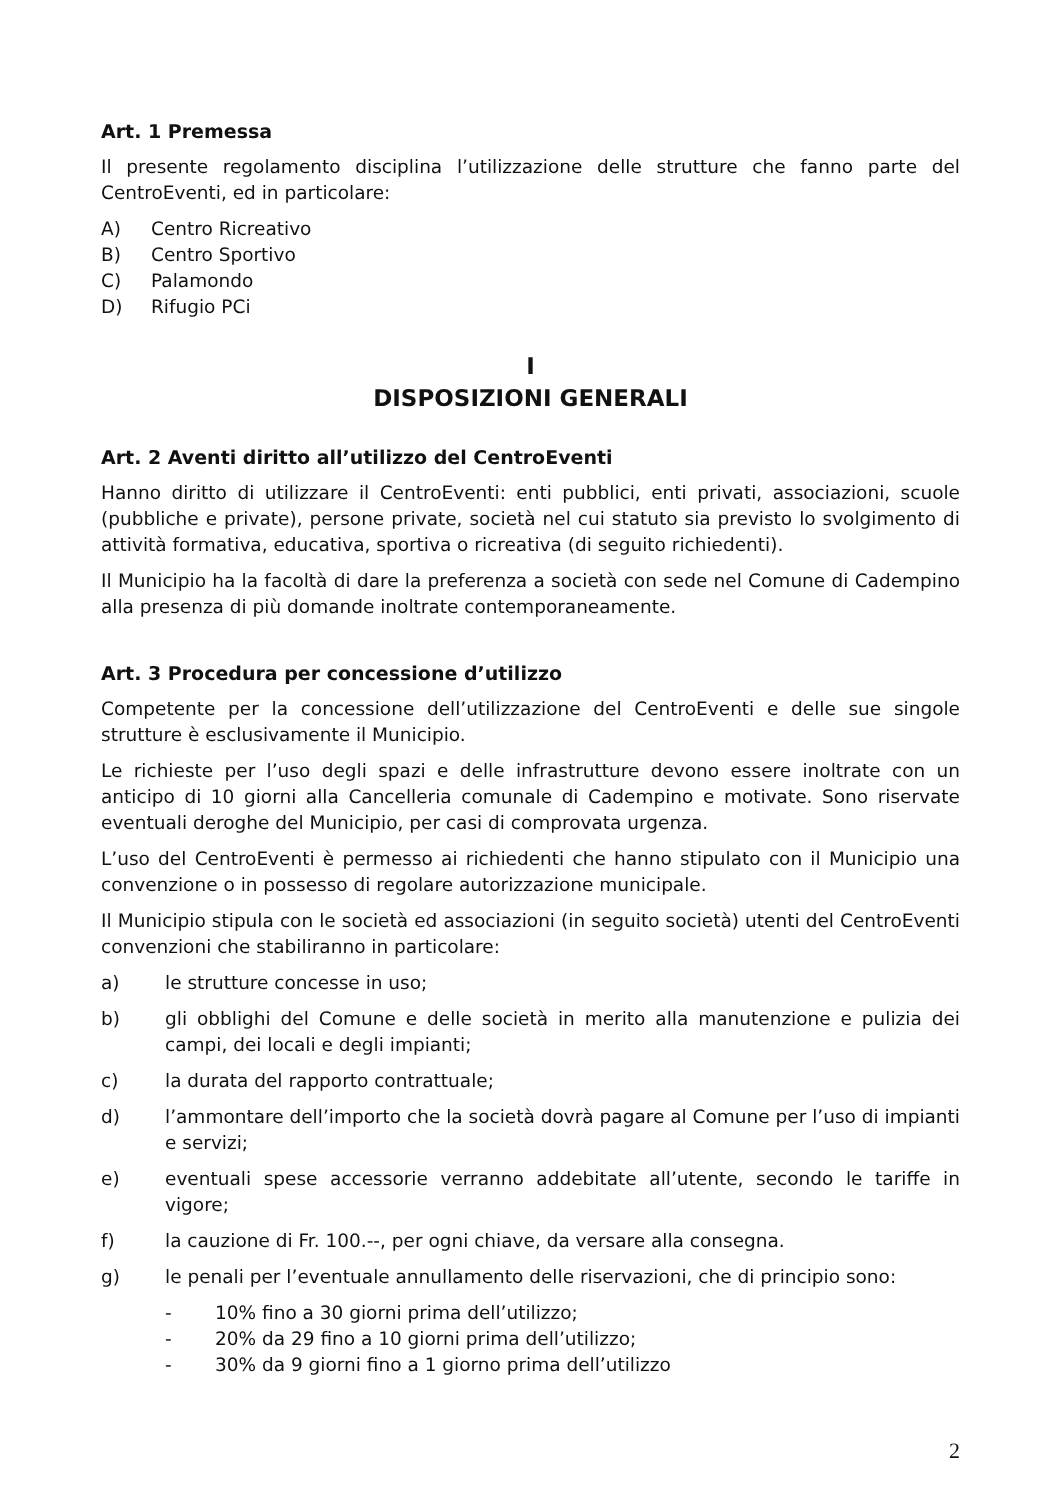Art. 1 Premessa
Il presente regolamento disciplina l’utilizzazione delle strutture che fanno parte del CentroEventi, ed in particolare:
A) Centro Ricreativo
B) Centro Sportivo
C) Palamondo
D) Rifugio PCi
I
DISPOSIZIONI GENERALI
Art. 2 Aventi diritto all’utilizzo del CentroEventi
Hanno diritto di utilizzare il CentroEventi: enti pubblici, enti privati, associazioni, scuole (pubbliche e private), persone private, società nel cui statuto sia previsto lo svolgimento di attività formativa, educativa, sportiva o ricreativa (di seguito richiedenti).
Il Municipio ha la facoltà di dare la preferenza a società con sede nel Comune di Cadempino alla presenza di più domande inoltrate contemporaneamente.
Art. 3 Procedura per concessione d’utilizzo
Competente per la concessione dell’utilizzazione del CentroEventi e delle sue singole strutture è esclusivamente il Municipio.
Le richieste per l’uso degli spazi e delle infrastrutture devono essere inoltrate con un anticipo di 10 giorni alla Cancelleria comunale di Cadempino e motivate. Sono riservate eventuali deroghe del Municipio, per casi di comprovata urgenza.
L’uso del CentroEventi è permesso ai richiedenti che hanno stipulato con il Municipio una convenzione o in possesso di regolare autorizzazione municipale.
Il Municipio stipula con le società ed associazioni (in seguito società) utenti del CentroEventi convenzioni che stabiliranno in particolare:
a) le strutture concesse in uso;
b) gli obblighi del Comune e delle società in merito alla manutenzione e pulizia dei campi, dei locali e degli impianti;
c) la durata del rapporto contrattuale;
d) l’ammontare dell’importo che la società dovrà pagare al Comune per l’uso di impianti e servizi;
e) eventuali spese accessorie verranno addebitate all’utente, secondo le tariffe in vigore;
f) la cauzione di Fr. 100.--, per ogni chiave, da versare alla consegna.
g) le penali per l’eventuale annullamento delle riservazioni, che di principio sono:
- 10% fino a 30 giorni prima dell’utilizzo;
- 20% da 29 fino a 10 giorni prima dell’utilizzo;
- 30% da 9 giorni fino a 1 giorno prima dell’utilizzo
2